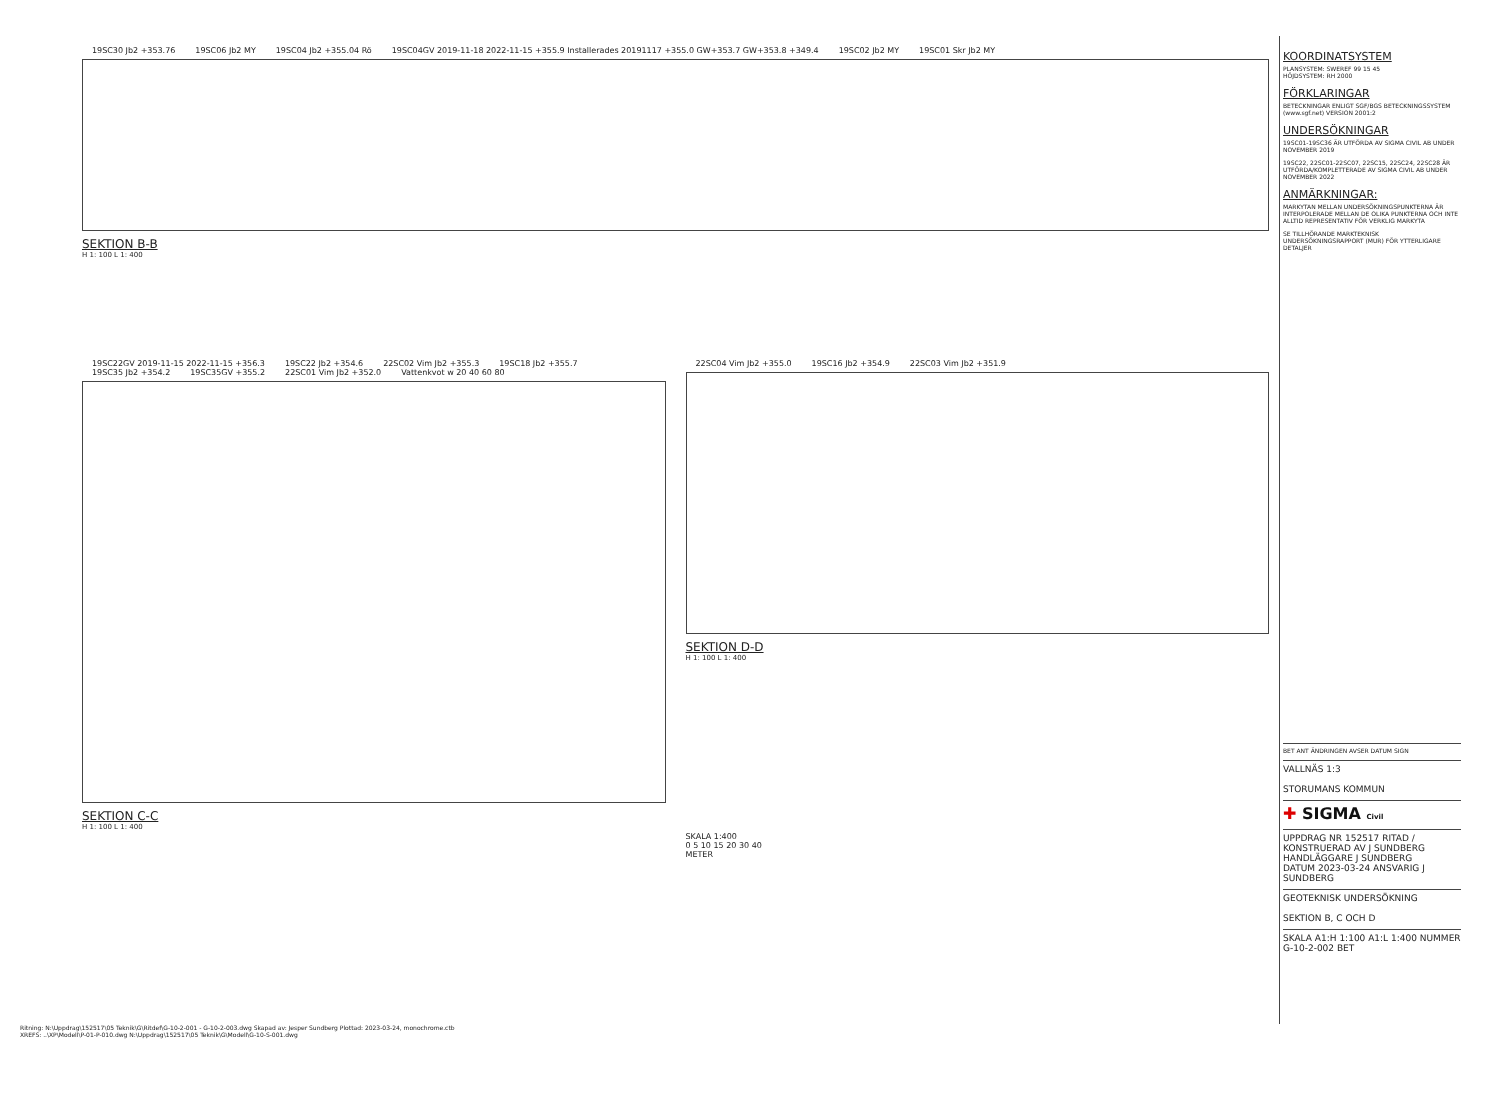19SC30 Jb2 +353.76 19SC06 Jb2 MY 19SC04 Jb2 +355.04 Rö 19SC04GV 2019-11-18 2022-11-15 +355.9 Installerades 20191117 +355.0 GW+353.7 GW+353.8 +349.4 19SC02 Jb2 MY 19SC01 Skr Jb2 MY
SEKTION B-B
H 1: 100 L 1: 400
19SC22GV 2019-11-15 2022-11-15 +356.3 19SC22 Jb2 +354.6 22SC02 Vim Jb2 +355.3 19SC18 Jb2 +355.7 19SC35 Jb2 +354.2 19SC35GV +355.2 22SC01 Vim Jb2 +352.0 Vattenkvot w 20 40 60 80
SEKTION C-C
H 1: 100 L 1: 400
22SC04 Vim Jb2 +355.0 19SC16 Jb2 +354.9 22SC03 Vim Jb2 +351.9
SEKTION D-D
H 1: 100 L 1: 400
SKALA 1:400
0 5 10 15 20 30 40
METER
KOORDINATSYSTEM
PLANSYSTEM: SWEREF 99 15 45
HÖJDSYSTEM: RH 2000
FÖRKLARINGAR
BETECKNINGAR ENLIGT SGF/BGS BETECKNINGSSYSTEM (www.sgf.net) VERSION 2001:2
UNDERSÖKNINGAR
19SC01-19SC36 ÄR UTFÖRDA AV SIGMA CIVIL AB UNDER NOVEMBER 2019
19SC22, 22SC01-22SC07, 22SC15, 22SC24, 22SC28 ÄR UTFÖRDA/KOMPLETTERADE AV SIGMA CIVIL AB UNDER NOVEMBER 2022
ANMÄRKNINGAR:
MARKYTAN MELLAN UNDERSÖKNINGSPUNKTERNA ÄR INTERPOLERADE MELLAN DE OLIKA PUNKTERNA OCH INTE ALLTID REPRESENTATIV FÖR VERKLIG MARKYTA
SE TILLHÖRANDE MARKTEKNISK UNDERSÖKNINGSRAPPORT (MUR) FÖR YTTERLIGARE DETALJER
BET ANT ÄNDRINGEN AVSER DATUM SIGN
VALLNÄS 1:3
STORUMANS KOMMUN
✚ SIGMA Civil
UPPDRAG NR 152517 RITAD / KONSTRUERAD AV J SUNDBERG HANDLÄGGARE J SUNDBERG
DATUM 2023-03-24 ANSVARIG J SUNDBERG
GEOTEKNISK UNDERSÖKNING
SEKTION B, C OCH D
SKALA A1:H 1:100 A1:L 1:400 NUMMER G-10-2-002 BET
Ritning: N:\Uppdrag\152517\05 Teknik\G\Ritdef\G-10-2-001 - G-10-2-003.dwg Skapad av: Jesper Sundberg Plottad: 2023-03-24, monochrome.ctb
XREFS: ..\XP\Modell\P-01-P-010.dwg N:\Uppdrag\152517\05 Teknik\G\Modell\G-10-S-001.dwg